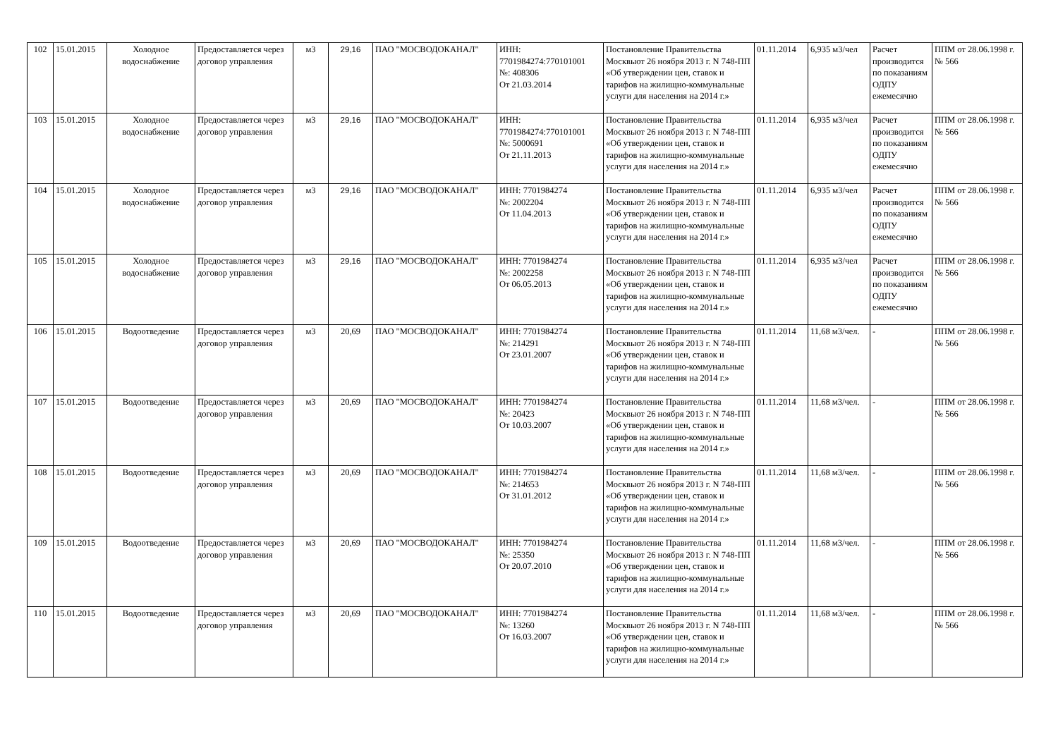| 102 | 15.01.2015 | Холодное водоснабжение | Предоставляется через договор управления | м3 | 29,16 | ПАО "МОСВОДОКАНАЛ" | ИНН: 7701984274:770101001 №: 408306 От 21.03.2014 | Постановление Правительства Москвыот 26 ноября 2013 г. N 748-ПП «Об утверждении цен, ставок и тарифов на жилищно-коммунальные услуги для населения на 2014 г.» | 01.11.2014 | 6,935 м3/чел | Расчет производится по показаниям ОДПУ ежемесячно | ППМ от 28.06.1998 г. № 566 |
| 103 | 15.01.2015 | Холодное водоснабжение | Предоставляется через договор управления | м3 | 29,16 | ПАО "МОСВОДОКАНАЛ" | ИНН: 7701984274:770101001 №: 5000691 От 21.11.2013 | Постановление Правительства Москвыот 26 ноября 2013 г. N 748-ПП «Об утверждении цен, ставок и тарифов на жилищно-коммунальные услуги для населения на 2014 г.» | 01.11.2014 | 6,935 м3/чел | Расчет производится по показаниям ОДПУ ежемесячно | ППМ от 28.06.1998 г. № 566 |
| 104 | 15.01.2015 | Холодное водоснабжение | Предоставляется через договор управления | м3 | 29,16 | ПАО "МОСВОДОКАНАЛ" | ИНН: 7701984274 №: 2002204 От 11.04.2013 | Постановление Правительства Москвыот 26 ноября 2013 г. N 748-ПП «Об утверждении цен, ставок и тарифов на жилищно-коммунальные услуги для населения на 2014 г.» | 01.11.2014 | 6,935 м3/чел | Расчет производится по показаниям ОДПУ ежемесячно | ППМ от 28.06.1998 г. № 566 |
| 105 | 15.01.2015 | Холодное водоснабжение | Предоставляется через договор управления | м3 | 29,16 | ПАО "МОСВОДОКАНАЛ" | ИНН: 7701984274 №: 2002258 От 06.05.2013 | Постановление Правительства Москвыот 26 ноября 2013 г. N 748-ПП «Об утверждении цен, ставок и тарифов на жилищно-коммунальные услуги для населения на 2014 г.» | 01.11.2014 | 6,935 м3/чел | Расчет производится по показаниям ОДПУ ежемесячно | ППМ от 28.06.1998 г. № 566 |
| 106 | 15.01.2015 | Водоотведение | Предоставляется через договор управления | м3 | 20,69 | ПАО "МОСВОДОКАНАЛ" | ИНН: 7701984274 №: 214291 От 23.01.2007 | Постановление Правительства Москвыот 26 ноября 2013 г. N 748-ПП «Об утверждении цен, ставок и тарифов на жилищно-коммунальные услуги для населения на 2014 г.» | 01.11.2014 | 11,68 м3/чел. | - | ППМ от 28.06.1998 г. № 566 |
| 107 | 15.01.2015 | Водоотведение | Предоставляется через договор управления | м3 | 20,69 | ПАО "МОСВОДОКАНАЛ" | ИНН: 7701984274 №: 20423 От 10.03.2007 | Постановление Правительства Москвыот 26 ноября 2013 г. N 748-ПП «Об утверждении цен, ставок и тарифов на жилищно-коммунальные услуги для населения на 2014 г.» | 01.11.2014 | 11,68 м3/чел. | - | ППМ от 28.06.1998 г. № 566 |
| 108 | 15.01.2015 | Водоотведение | Предоставляется через договор управления | м3 | 20,69 | ПАО "МОСВОДОКАНАЛ" | ИНН: 7701984274 №: 214653 От 31.01.2012 | Постановление Правительства Москвыот 26 ноября 2013 г. N 748-ПП «Об утверждении цен, ставок и тарифов на жилищно-коммунальные услуги для населения на 2014 г.» | 01.11.2014 | 11,68 м3/чел. | - | ППМ от 28.06.1998 г. № 566 |
| 109 | 15.01.2015 | Водоотведение | Предоставляется через договор управления | м3 | 20,69 | ПАО "МОСВОДОКАНАЛ" | ИНН: 7701984274 №: 25350 От 20.07.2010 | Постановление Правительства Москвыот 26 ноября 2013 г. N 748-ПП «Об утверждении цен, ставок и тарифов на жилищно-коммунальные услуги для населения на 2014 г.» | 01.11.2014 | 11,68 м3/чел. | - | ППМ от 28.06.1998 г. № 566 |
| 110 | 15.01.2015 | Водоотведение | Предоставляется через договор управления | м3 | 20,69 | ПАО "МОСВОДОКАНАЛ" | ИНН: 7701984274 №: 13260 От 16.03.2007 | Постановление Правительства Москвыот 26 ноября 2013 г. N 748-ПП «Об утверждении цен, ставок и тарифов на жилищно-коммунальные услуги для населения на 2014 г.» | 01.11.2014 | 11,68 м3/чел. | - | ППМ от 28.06.1998 г. № 566 |